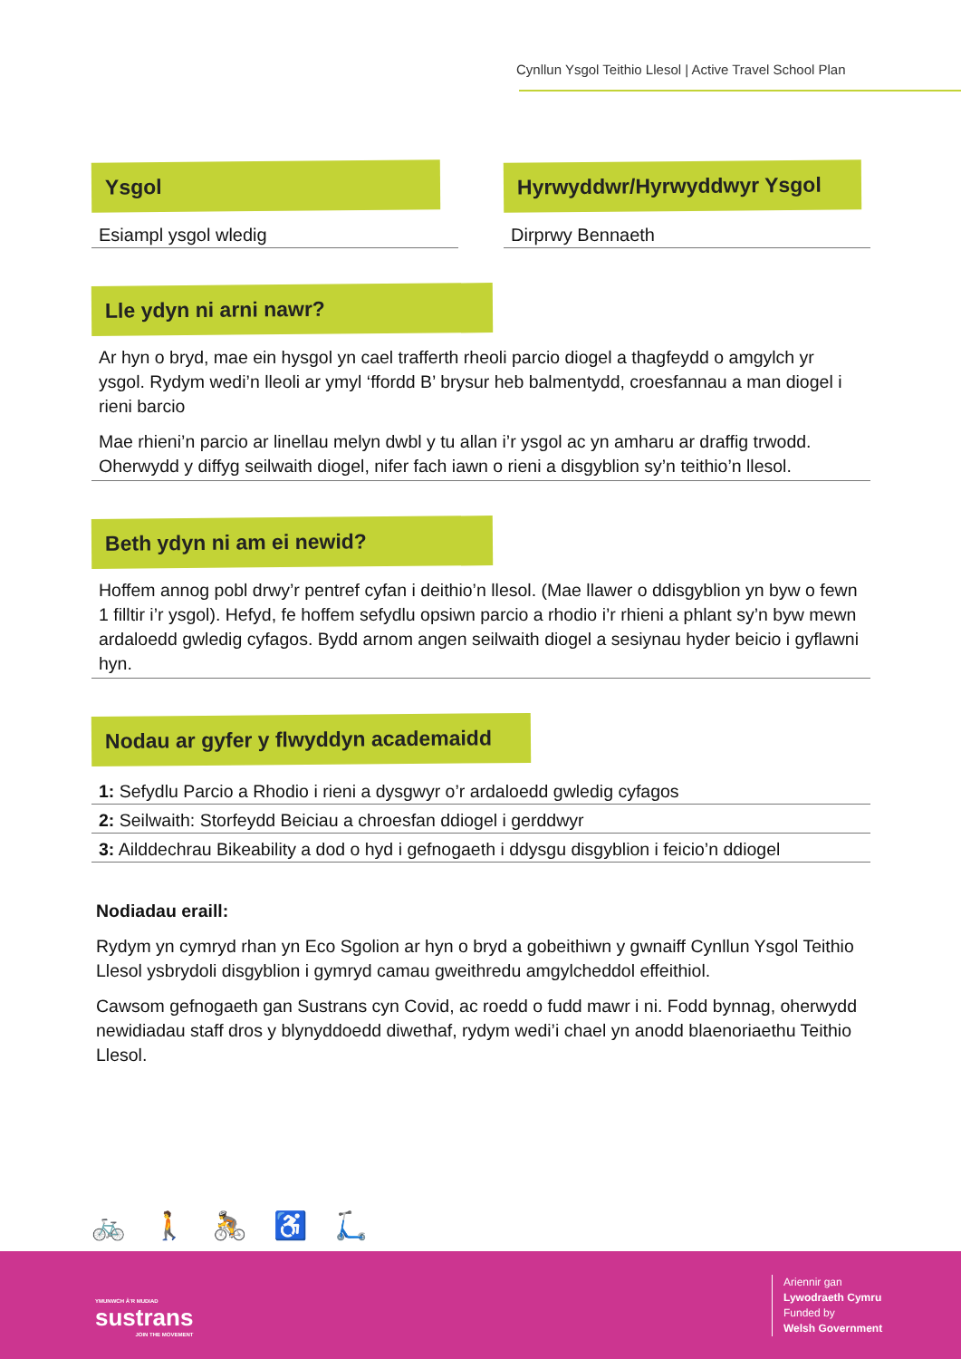Cynllun Ysgol Teithio Llesol | Active Travel School Plan
Ysgol
Esiampl ysgol wledig
Hyrwyddwr/Hyrwyddwyr Ysgol
Dirprwy Bennaeth
Lle ydyn ni arni nawr?
Ar hyn o bryd, mae ein hysgol yn cael trafferth rheoli parcio diogel a thagfeydd o amgylch yr ysgol. Rydym wedi’n lleoli ar ymyl ‘ffordd B’ brysur heb balmentydd, croesfannau a man diogel i rieni barcio
Mae rhieni’n parcio ar linellau melyn dwbl y tu allan i’r ysgol ac yn amharu ar draffig trwodd. Oherwydd y diffyg seilwaith diogel, nifer fach iawn o rieni a disgyblion sy’n teithio’n llesol.
Beth ydyn ni am ei newid?
Hoffem annog pobl drwy’r pentref cyfan i deithio’n llesol. (Mae llawer o ddisgyblion yn byw o fewn 1 filltir i’r ysgol). Hefyd, fe hoffem sefydlu opsiwn parcio a rhodio i’r rhieni a phlant sy’n byw mewn ardaloedd gwledig cyfagos. Bydd arnom angen seilwaith diogel a sesiynau hyder beicio i gyflawni hyn.
Nodau ar gyfer y flwyddyn academaidd
1: Sefydlu Parcio a Rhodio i rieni a dysgwyr o’r ardaloedd gwledig cyfagos
2: Seilwaith: Storfeydd Beiciau a chroesfan ddiogel i gerddwyr
3: Ailddechrau Bikeability a dod o hyd i gefnogaeth i ddysgu disgyblion i feicio’n ddiogel
Nodiadau eraill:
Rydym yn cymryd rhan yn Eco Sgolion ar hyn o bryd a gobeithiwn y gwnaiff Cynllun Ysgol Teithio Llesol ysbrydoli disgyblion i gymryd camau gweithredu amgylcheddol effeithiol.
Cawsom gefnogaeth gan Sustrans cyn Covid, ac roedd o fudd mawr i ni. Fodd bynnag, oherwydd newidiadau staff dros y blynyddoedd diwethaf, rydym wedi’i chael yn anodd blaenoriaethu Teithio Llesol.
🚲🚶🚴♿🛴
YMUNWCH Â’R MUDIAD
sustrans
JOIN THE MOVEMENT
Ariennir gan
Lywodraeth Cymru
Funded by
Welsh Government